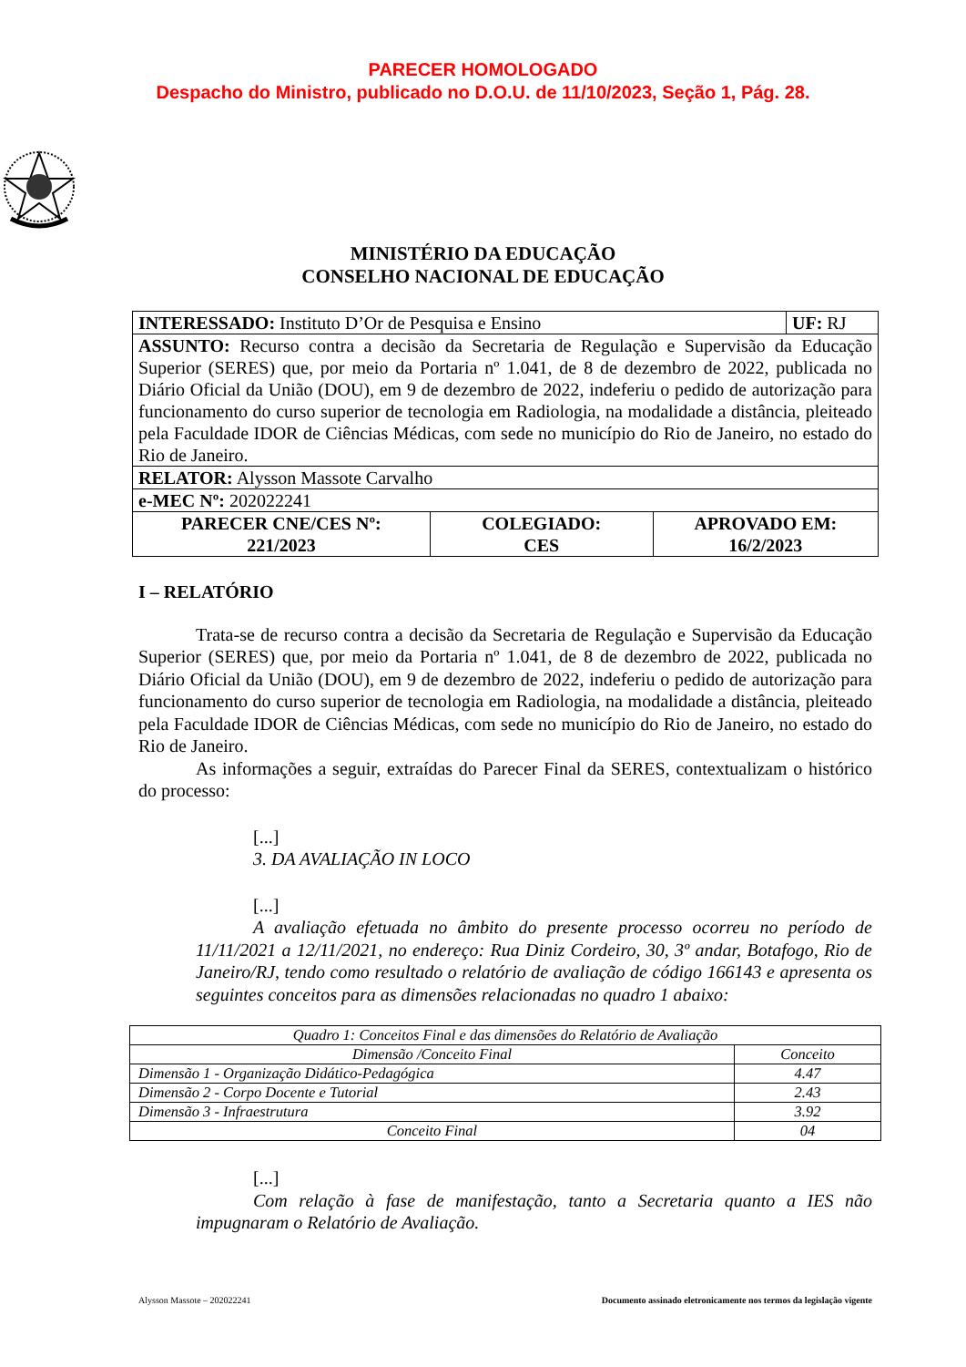PARECER HOMOLOGADO
Despacho do Ministro, publicado no D.O.U. de 11/10/2023, Seção 1, Pág. 28.
MINISTÉRIO DA EDUCAÇÃO
CONSELHO NACIONAL DE EDUCAÇÃO
| INTERESSADO: Instituto D’Or de Pesquisa e Ensino | | | UF: RJ |
| ASSUNTO: Recurso contra a decisão da Secretaria de Regulação e Supervisão da Educação Superior (SERES) que, por meio da Portaria nº 1.041, de 8 de dezembro de 2022, publicada no Diário Oficial da União (DOU), em 9 de dezembro de 2022, indeferiu o pedido de autorização para funcionamento do curso superior de tecnologia em Radiologia, na modalidade a distância, pleiteado pela Faculdade IDOR de Ciências Médicas, com sede no município do Rio de Janeiro, no estado do Rio de Janeiro. | | | |
| RELATOR: Alysson Massote Carvalho | | | |
| e-MEC Nº: 202022241 | | | |
| PARECER CNE/CES Nº: 221/2023 | COLEGIADO: CES | APROVADO EM: 16/2/2023 | |
I – RELATÓRIO
Trata-se de recurso contra a decisão da Secretaria de Regulação e Supervisão da Educação Superior (SERES) que, por meio da Portaria nº 1.041, de 8 de dezembro de 2022, publicada no Diário Oficial da União (DOU), em 9 de dezembro de 2022, indeferiu o pedido de autorização para funcionamento do curso superior de tecnologia em Radiologia, na modalidade a distância, pleiteado pela Faculdade IDOR de Ciências Médicas, com sede no município do Rio de Janeiro, no estado do Rio de Janeiro.
As informações a seguir, extraídas do Parecer Final da SERES, contextualizam o histórico do processo:
[...]
3. DA AVALIAÇÃO IN LOCO
[...]
A avaliação efetuada no âmbito do presente processo ocorreu no período de 11/11/2021 a 12/11/2021, no endereço: Rua Diniz Cordeiro, 30, 3º andar, Botafogo, Rio de Janeiro/RJ, tendo como resultado o relatório de avaliação de código 166143 e apresenta os seguintes conceitos para as dimensões relacionadas no quadro 1 abaixo:
| Quadro 1: Conceitos Final e das dimensões do Relatório de Avaliação | |
| --- | --- |
| Dimensão /Conceito Final | Conceito |
| Dimensão 1 - Organização Didático-Pedagógica | 4.47 |
| Dimensão 2 - Corpo Docente e Tutorial | 2.43 |
| Dimensão 3 - Infraestrutura | 3.92 |
| Conceito Final | 04 |
[...]
Com relação à fase de manifestação, tanto a Secretaria quanto a IES não impugnaram o Relatório de Avaliação.
Alysson Massote – 202022241 Documento assinado eletronicamente nos termos da legislação vigente